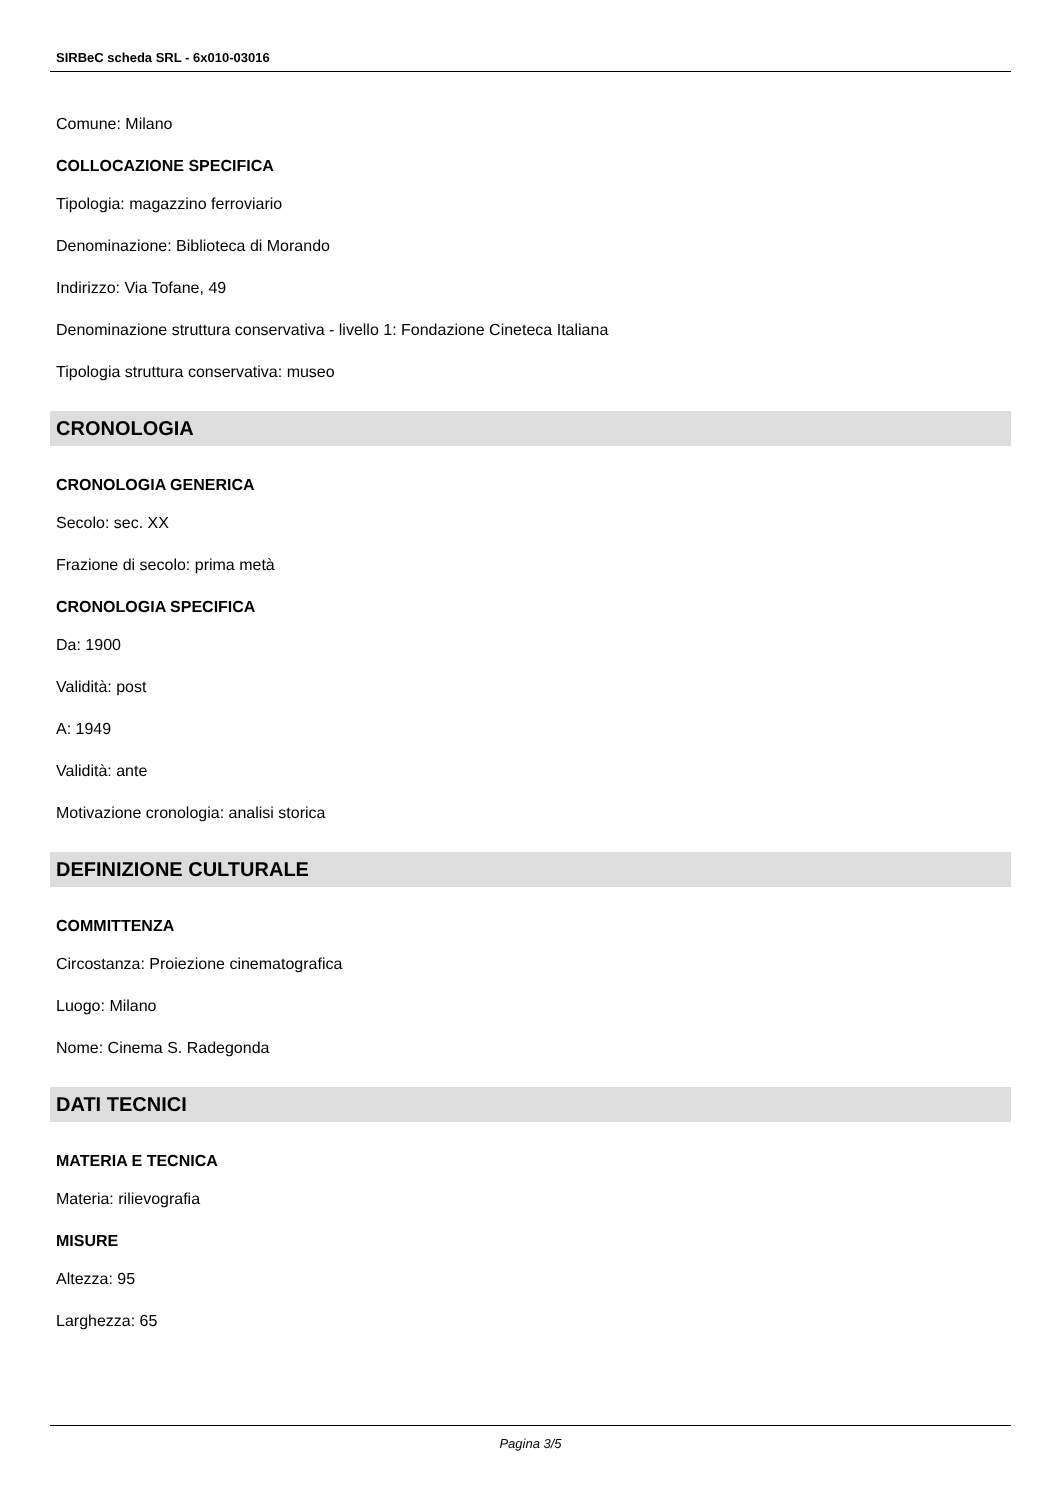SIRBeC scheda SRL - 6x010-03016
Comune: Milano
COLLOCAZIONE SPECIFICA
Tipologia: magazzino ferroviario
Denominazione: Biblioteca di Morando
Indirizzo: Via Tofane, 49
Denominazione struttura conservativa - livello 1: Fondazione Cineteca Italiana
Tipologia struttura conservativa: museo
CRONOLOGIA
CRONOLOGIA GENERICA
Secolo: sec. XX
Frazione di secolo: prima metà
CRONOLOGIA SPECIFICA
Da: 1900
Validità: post
A: 1949
Validità: ante
Motivazione cronologia: analisi storica
DEFINIZIONE CULTURALE
COMMITTENZA
Circostanza: Proiezione cinematografica
Luogo: Milano
Nome: Cinema S. Radegonda
DATI TECNICI
MATERIA E TECNICA
Materia: rilievografia
MISURE
Altezza: 95
Larghezza: 65
Pagina 3/5